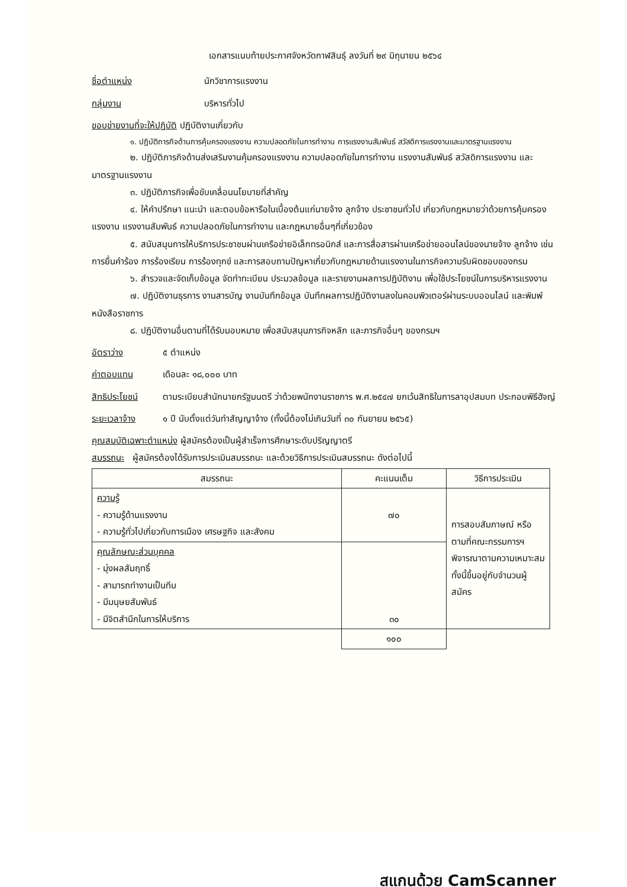เอกสารแนบท้ายประกาศจังหวัดกาฬสินธุ์ ลงวันที่ ๒๙ มิถุนายน ๒๕๖๔
ชื่อตำแหน่ง นักวิชาการแรงงาน
กลุ่มงาน บริหารทั่วไป
ขอบข่ายงานที่จะให้ปฏิบัติ ปฏิบัติงานเกี่ยวกับ
๑. ปฏิบัติภารกิจด้านการคุ้มครองแรงงาน ความปลอดภัยในการทำงาน การแรงงานสัมพันธ์ สวัสดิการแรงงานและมาตรฐานแรงงาน
๒. ปฏิบัติภารกิจด้านส่งเสริมงานคุ้มครองแรงงาน ความปลอดภัยในการทำงาน แรงงานสัมพันธ์ สวัสดิการแรงงาน และมาตรฐานแรงงาน
๓. ปฏิบัติภารกิจเพื่อขับเคลื่อนนโยบายที่สำคัญ
๔. ให้คำปรึกษา แนะนำ และตอบข้อหารือในเบื้องต้นแก่นายจ้าง ลูกจ้าง ประชาชนทั่วไป เกี่ยวกับกฎหมายว่าด้วยการคุ้มครองแรงงาน แรงงานสัมพันธ์ ความปลอดภัยในการทำงาน และกฎหมายอื่นๆที่เกี่ยวข้อง
๕. สนับสนุนการให้บริการประชาชนผ่านเครือข่ายอิเล็กทรอนิกส์ และการสื่อสารผ่านเครือข่ายออนไลน์ของนายจ้าง ลูกจ้าง เช่น การยื่นคำร้อง การร้องเรียน การร้องทุกข์ และการสอบถามปัญหาเกี่ยวกับกฎหมายด้านแรงงานในภารกิจความรับผิดชอบของกรม
๖. สำรวจและจัดเก็บข้อมูล จัดทำทะเบียน ประมวลข้อมูล และรายงานผลการปฏิบัติงาน เพื่อใช้ประโยชน์ในการบริหารแรงงาน
๗. ปฏิบัติงานธุรการ งานสารบัญ งานบันทึกข้อมูล บันทึกผลการปฏิบัติงานลงในคอมพิวเตอร์ผ่านระบบออนไลน์ และพิมพ์หนังสือราชการ
๘. ปฏิบัติงานอื่นตามที่ได้รับมอบหมาย เพื่อสนับสนุนภารกิจหลัก และภารกิจอื่นๆ ของกรมฯ
อัตราว่าง ๕ ตำแหน่ง
ค่าตอบแทน เดือนละ ๑๘,๐๐๐ บาท
สิทธิประโยชน์ ตามระเบียบสำนักนายกรัฐมนตรี ว่าด้วยพนักงานราชการ พ.ศ.๒๕๔๗ ยกเว้นสิทธิในการลาอุปสมบท ประกอบพิธีฮัจญ์
ระยะเวลาจ้าง ๑ ปี นับตั้งแต่วันทำสัญญาจ้าง (ทั้งนี้ต้องไม่เกินวันที่ ๓๐ กันยายน ๒๕๖๕)
คุณสมบัติเฉพาะตำแหน่ง ผู้สมัครต้องเป็นผู้สำเร็จการศึกษาระดับปริญญาตรี
สมรรถนะ ผู้สมัครต้องได้รับการประเมินสมรรถนะ และด้วยวิธีการประเมินสมรรถนะ ดังต่อไปนี้
| สมรรถนะ | คะแนนเต็ม | วิธีการประเมิน |
| --- | --- | --- |
| ความรู้ - ความรู้ด้านแรงงาน - ความรู้ทั่วไปเกี่ยวกับการเมือง เศรษฐกิจ และสังคม | ๗๐ | การสอบสัมภาษณ์ หรือตามที่คณะกรรมการฯ พิจารณาตามความเหมาะสมทั้งนี้ขึ้นอยู่กับจำนวนผู้สมัคร |
| คุณลักษณะส่วนบุคคล - มุ่งผลสัมฤทธิ์ - สามารถทำงานเป็นทีม - มีมนุษยสัมพันธ์ - มีจิตสำนึกในการให้บริการ | ๓๐ | |
| | ๑๐๐ | |
สแกนด้วย CamScanner